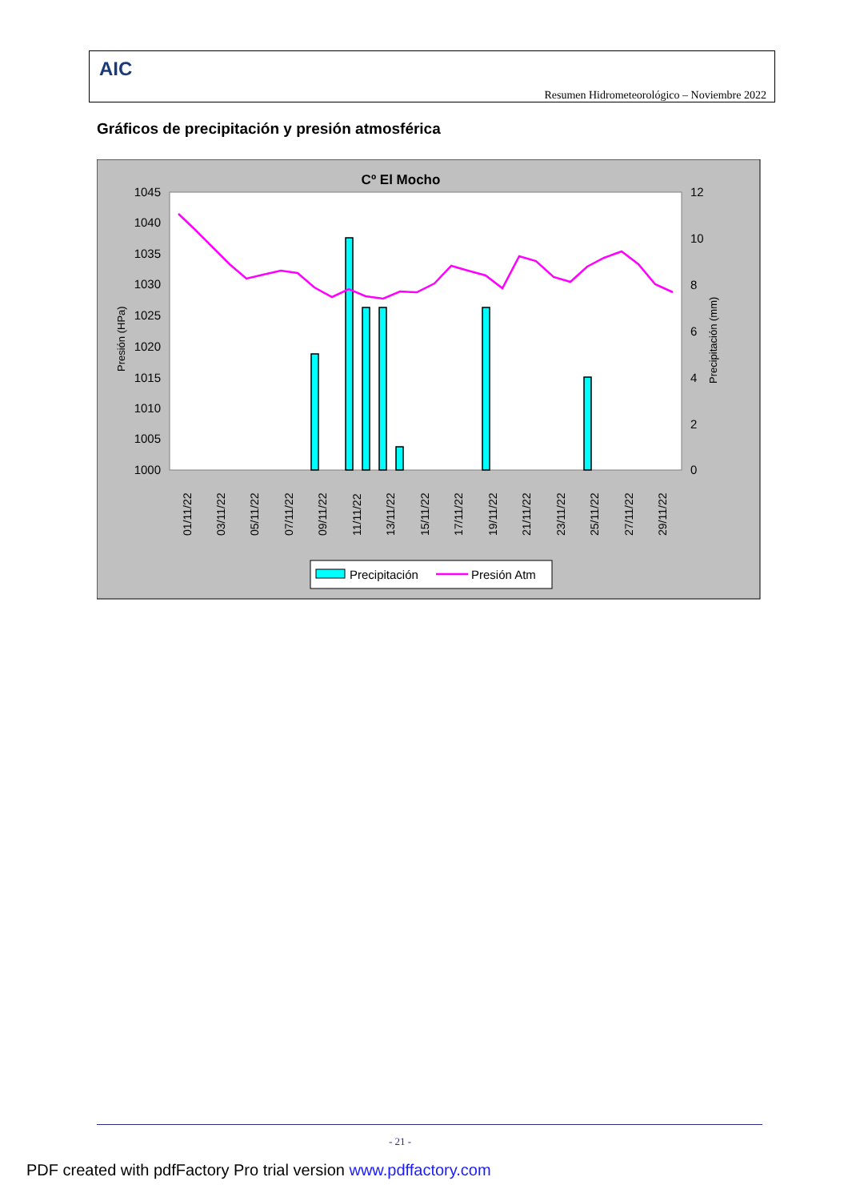AIC
Resumen Hidrometeorológico – Noviembre 2022
Gráficos de precipitación y presión atmosférica
Cº El Mocho
1045
1040
1035
1030
1025
1020
1015
1010
1005
1000
12
10
8
6
4
2
0
Presión (HPa)
Precipitación (mm)
01/11/22
03/11/22
05/11/22
07/11/22
09/11/22
11/11/22
13/11/22
15/11/22
17/11/22
19/11/22
21/11/22
23/11/22
25/11/22
27/11/22
29/11/22
Precipitación
Presión Atm
- 21 -
PDF created with pdfFactory Pro trial version www.pdffactory.com